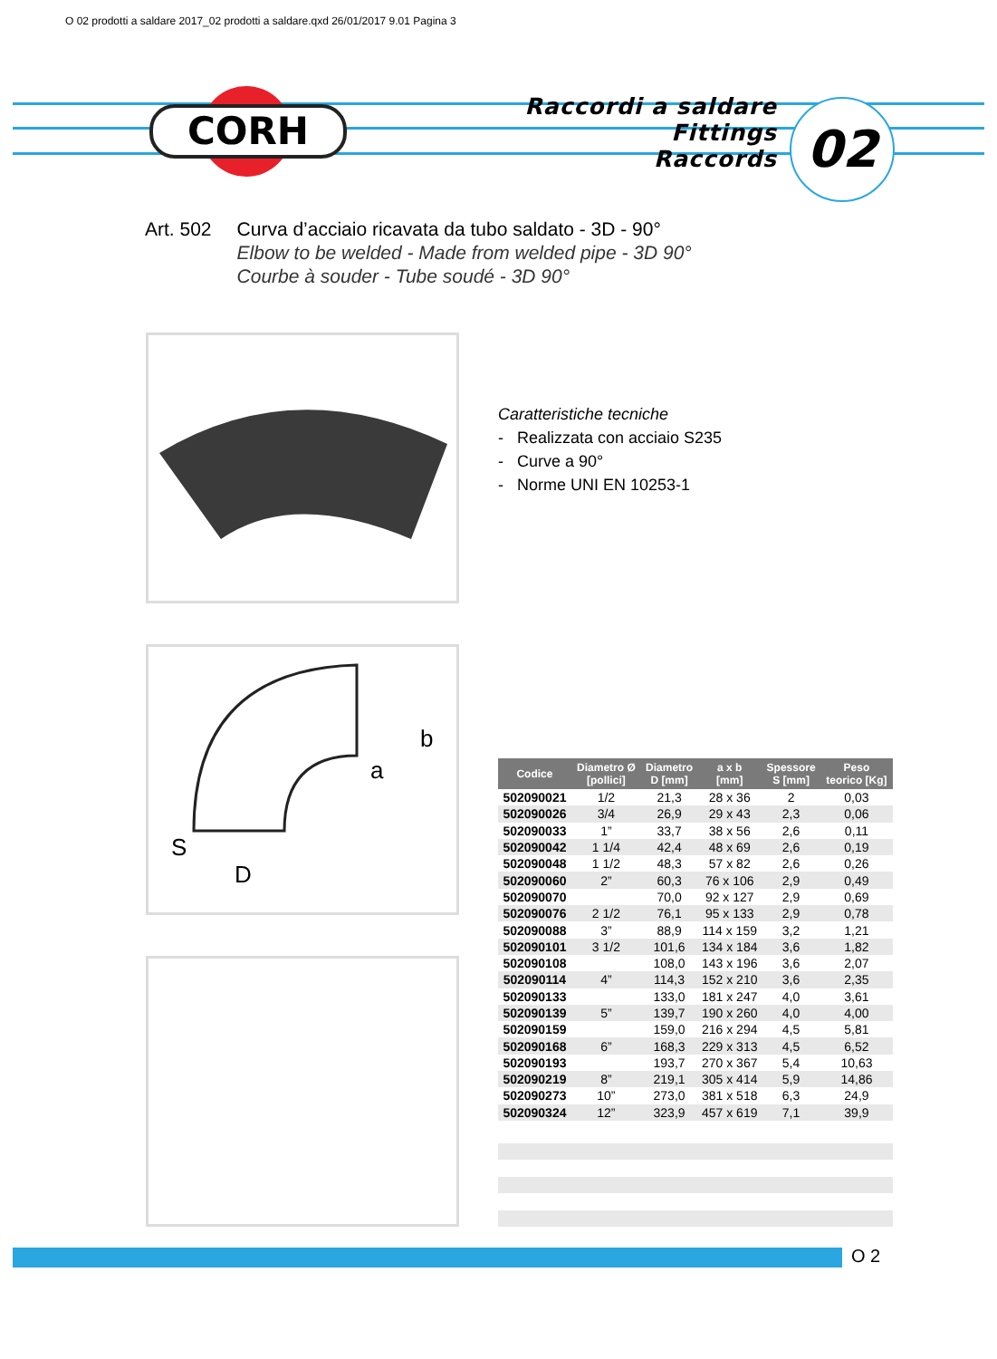O 02 prodotti a saldare 2017_02 prodotti a saldare.qxd 26/01/2017 9.01 Pagina 3
CORH
Raccordi a saldare
Fittings
Raccords
02
Art. 502 Curva d’acciaio ricavata da tubo saldato - 3D - 90°
Elbow to be welded - Made from welded pipe - 3D 90°
Courbe à souder - Tube soudé - 3D 90°
b
a
S
D
Caratteristiche tecniche
- Realizzata con acciaio S235
- Curve a 90°
- Norme UNI EN 10253-1
| Codice | Diametro Ø [pollici] | Diametro D [mm] | a x b [mm] | Spessore S [mm] | Peso teorico [Kg] |
| --- | --- | --- | --- | --- | --- |
| 502090021 | 1/2 | 21,3 | 28 x 36 | 2 | 0,03 |
| 502090026 | 3/4 | 26,9 | 29 x 43 | 2,3 | 0,06 |
| 502090033 | 1” | 33,7 | 38 x 56 | 2,6 | 0,11 |
| 502090042 | 1 1/4 | 42,4 | 48 x 69 | 2,6 | 0,19 |
| 502090048 | 1 1/2 | 48,3 | 57 x 82 | 2,6 | 0,26 |
| 502090060 | 2” | 60,3 | 76 x 106 | 2,9 | 0,49 |
| 502090070 | | 70,0 | 92 x 127 | 2,9 | 0,69 |
| 502090076 | 2 1/2 | 76,1 | 95 x 133 | 2,9 | 0,78 |
| 502090088 | 3” | 88,9 | 114 x 159 | 3,2 | 1,21 |
| 502090101 | 3 1/2 | 101,6 | 134 x 184 | 3,6 | 1,82 |
| 502090108 | | 108,0 | 143 x 196 | 3,6 | 2,07 |
| 502090114 | 4” | 114,3 | 152 x 210 | 3,6 | 2,35 |
| 502090133 | | 133,0 | 181 x 247 | 4,0 | 3,61 |
| 502090139 | 5” | 139,7 | 190 x 260 | 4,0 | 4,00 |
| 502090159 | | 159,0 | 216 x 294 | 4,5 | 5,81 |
| 502090168 | 6” | 168,3 | 229 x 313 | 4,5 | 6,52 |
| 502090193 | | 193,7 | 270 x 367 | 5,4 | 10,63 |
| 502090219 | 8” | 219,1 | 305 x 414 | 5,9 | 14,86 |
| 502090273 | 10” | 273,0 | 381 x 518 | 6,3 | 24,9 |
| 502090324 | 12” | 323,9 | 457 x 619 | 7,1 | 39,9 |
O 2